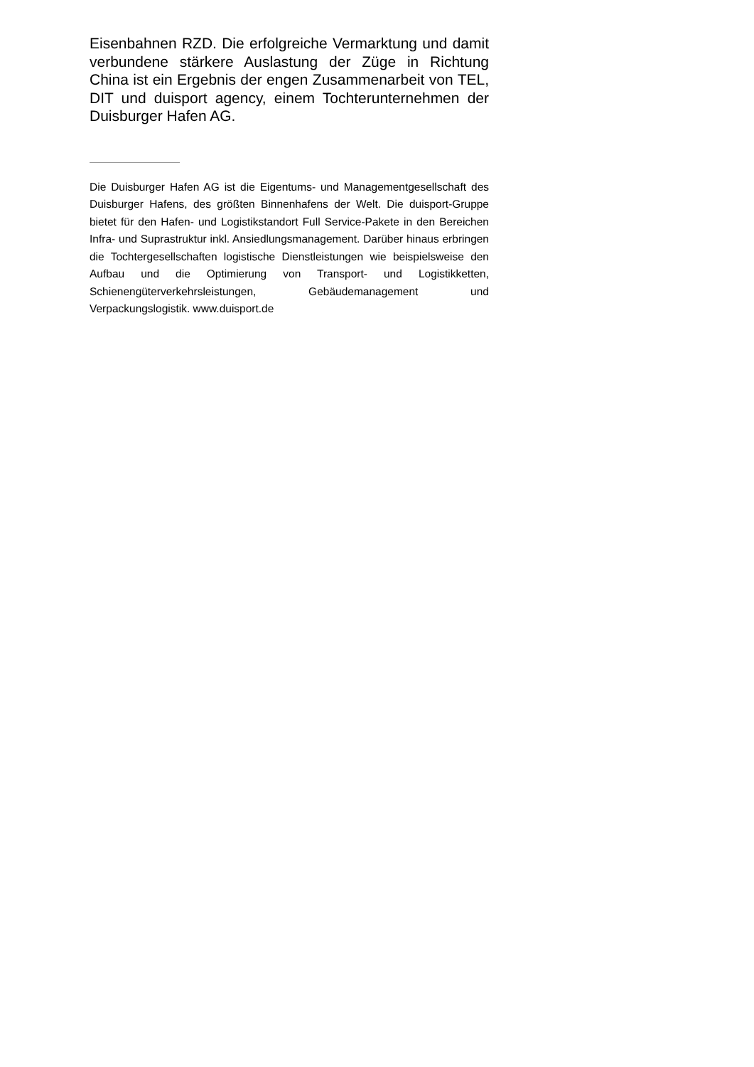Eisenbahnen RZD. Die erfolgreiche Vermarktung und damit verbundene stärkere Auslastung der Züge in Richtung China ist ein Ergebnis der engen Zusammenarbeit von TEL, DIT und duisport agency, einem Tochterunternehmen der Duisburger Hafen AG.
Die Duisburger Hafen AG ist die Eigentums- und Managementgesellschaft des Duisburger Hafens, des größten Binnenhafens der Welt. Die duisport-Gruppe bietet für den Hafen- und Logistikstandort Full Service-Pakete in den Bereichen Infra- und Suprastruktur inkl. Ansiedlungsmanagement. Darüber hinaus erbringen die Tochtergesellschaften logistische Dienstleistungen wie beispielsweise den Aufbau und die Optimierung von Transport- und Logistikketten, Schienengüterverkehrsleistungen, Gebäudemanagement und Verpackungslogistik. www.duisport.de